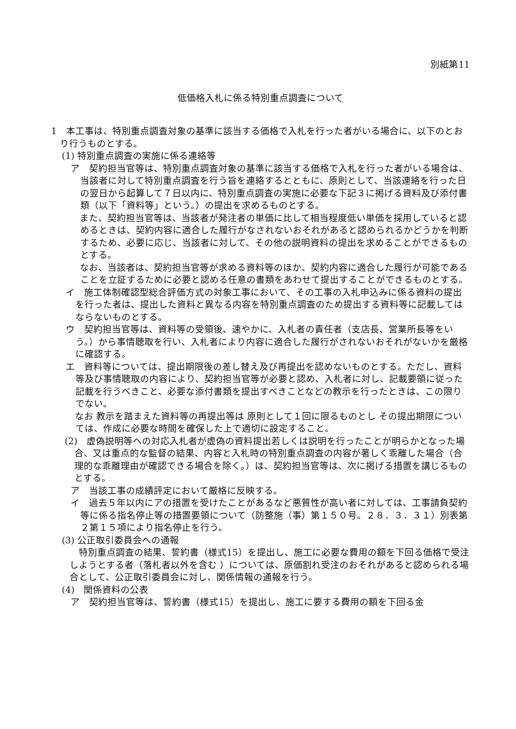別紙第11
低価格入札に係る特別重点調査について
1　本工事は、特別重点調査対象の基準に該当する価格で入札を行った者がいる場合に、以下のとおり行うものとする。
(1) 特別重点調査の実施に係る連絡等
ア　契約担当官等は、特別重点調査対象の基準に該当する価格で入札を行った者がいる場合は、当該者に対して特別重点調査を行う旨を連絡するとともに、原則として、当該連絡を行った日の翌日から起算して７日以内に、特別重点調査の実施に必要な下記３に掲げる資料及び添付書類（以下「資料等」という。）の提出を求めるものとする。
　また、契約担当官等は、当該者が発注者の単価に比して相当程度低い単価を採用していると認めるときは、契約内容に適合した履行がなされないおそれがあると認められるかどうかを判断するため、必要に応じ、当該者に対して、その他の説明資料の提出を求めることができるものとする。
　なお、当該者は、契約担当官等が求める資料等のほか、契約内容に適合した履行が可能であることを立証するために必要と認める任意の書類をあわせて提出することができるものとする。
イ　施工体制確認型総合評価方式の対象工事において、その工事の入札申込みに係る資料の提出を行った者は、提出した資料と異なる内容を特別重点調査のため提出する資料等に記載してはならないものとする。
ウ　契約担当官等は、資料等の受領後、速やかに、入札者の責任者（支店長、営業所長等をいう。）から事情聴取を行い、入札者により内容に適合した履行がされないおそれがないかを厳格に確認する。
エ　資料等については、提出期限後の差し替え及び再提出を認めないものとする。ただし、資料等及び事情聴取の内容により、契約担当官等が必要と認め、入札者に対し、記載要領に従った記載を行うべきこと、必要な添付書類を提出すべきことなどの教示を行ったときは、この限りでない。
　なお 教示を踏まえた資料等の再提出等は 原則として１回に限るものとし その提出期限については、作成に必要な時間を確保した上で適切に設定すること。
(2)　虚偽説明等への対応入札者が虚偽の資料提出若しくは説明を行ったことが明らかとなった場合、又は重点的な監督の結果、内容と入札時の特別重点調査の内容が著しく乖離した場合（合理的な乖離理由が確認できる場合を除く。）は、契約担当官等は、次に掲げる措置を講じるものとする。
ア　当該工事の成績評定において厳格に反映する。
イ　過去５年以内にアの措置を受けたことがあるなど悪質性が高い者に対しては、工事請負契約等に係る指名停止等の措置要領について（防整施（事）第１５０号。２８．３．３１）別表第２第１５項により指名停止を行う。
(3) 公正取引委員会への通報
　特別重点調査の結果、誓約書（様式15）を提出し、施工に必要な費用の額を下回る価格で受注しようとする者（落札者以外を含む ）については、原価割れ受注のおそれがあると認められる場合として、公正取引委員会に対し、関係情報の通報を行う。
(4)　関係資料の公表
ア　契約担当官等は、誓約書（様式15）を提出し、施工に要する費用の額を下回る金